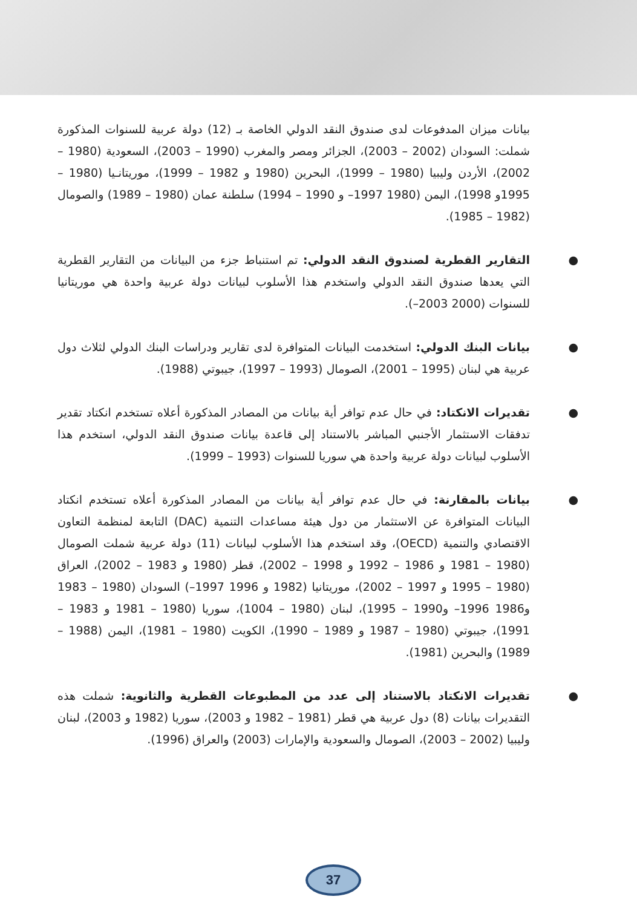بيانات ميزان المدفوعات لدى صندوق النقد الدولي الخاصة بـ (12) دولة عربية للسنوات المذكورة شملت: السودان (2002 – 2003)، الجزائر ومصر والمغرب (1990 – 2003)، السعودية (1980 – 2002)، الأردن وليبيا (1980 – 1999)، البحرين (1980 و 1982 – 1999)، موريتانـيا (1980 – 1995و 1998)، اليمن (1980 1997– و 1990 – 1994) سلطنة عمان (1980 – 1989) والصومال (1982 – 1985).
● التقارير القطرية لصندوق النقد الدولي: تم استنباط جزء من البيانات من التقارير القطرية التي يعدها صندوق النقد الدولي واستخدم هذا الأسلوب لبيانات دولة عربية واحدة هي موريتانيا للسنوات (2000 2003–).
● بيانات البنك الدولي: استخدمت البيانات المتوافرة لدى تقارير ودراسات البنك الدولي لثلاث دول عربية هي لبنان (1995 – 2001)، الصومال (1993 – 1997)، جيبوتي (1988).
● تقديرات الانكتاد: في حال عدم توافر أية بيانات من المصادر المذكورة أعلاه تستخدم انكتاد تقدير تدفقات الاستثمار الأجنبي المباشر بالاستناد إلى قاعدة بيانات صندوق النقد الدولي، استخدم هذا الأسلوب لبيانات دولة عربية واحدة هي سوريا للسنوات (1993 – 1999).
● بيانات بالمقارنة: في حال عدم توافر أية بيانات من المصادر المذكورة أعلاه تستخدم انكتاد البيانات المتوافرة عن الاستثمار من دول هيئة مساعدات التنمية (DAC) التابعة لمنظمة التعاون الاقتصادي والتنمية (OECD)، وقد استخدم هذا الأسلوب لبيانات (11) دولة عربية شملت الصومال (1980 – 1981 و 1986 – 1992 و 1998 – 2002)، قطر (1980 و 1983 – 2002)، العراق (1980 – 1995 و 1997 – 2002)، موريتانيا (1982 و 1996 1997–) السودان (1980 – 1983 و1986 1996– و1990 – 1995)، لبنان (1980 – 1004)، سوريا (1980 – 1981 و 1983 – 1991)، جيبوتي (1980 – 1987 و 1989 – 1990)، الكويت (1980 – 1981)، اليمن (1988 – 1989) والبحرين (1981).
● تقديرات الانكتاد بالاستناد إلى عدد من المطبوعات القطرية والثانوية: شملت هذه التقديرات بيانات (8) دول عربية هي قطر (1981 – 1982 و 2003)، سوريا (1982 و 2003)، لبنان وليبيا (2002 – 2003)، الصومال والسعودية والإمارات (2003) والعراق (1996).
37